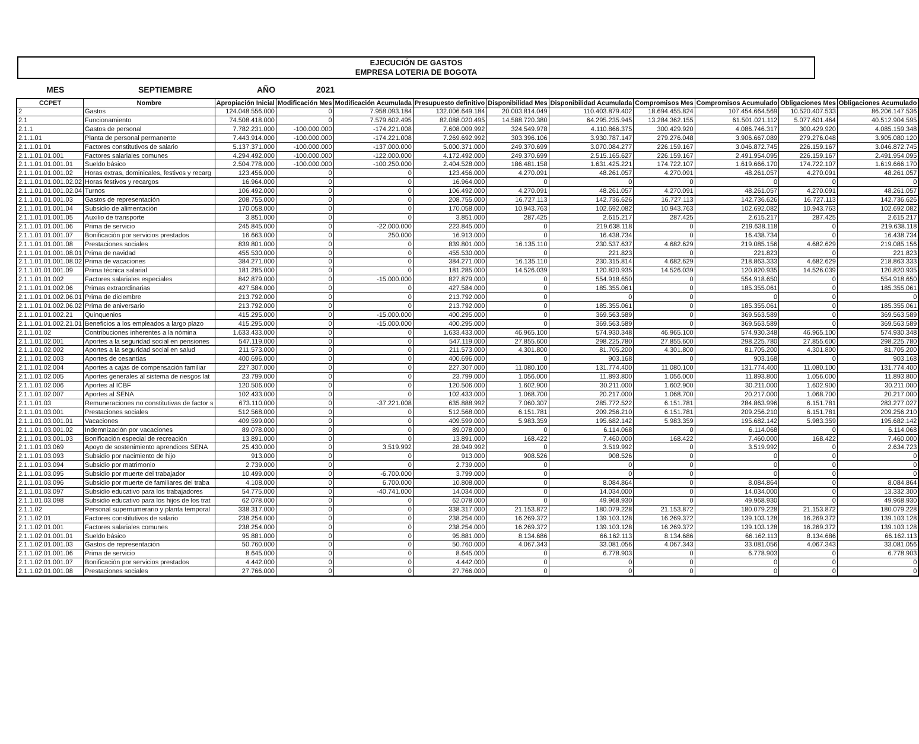EJECUCIÓN DE GASTOS
EMPRESA LOTERIA DE BOGOTA
MES SEPTIEMBRE AÑO 2021
| CCPET | Nombre | Apropiación Inicial | Modificación Mes | Modificación Acumulada | Presupuesto definitivo | Disponibilidad Mes | Disponibilidad Acumulada | Compromisos Mes | Compromisos Acumulado | Obligaciones Mes | Obligaciones Acumulado |
| --- | --- | --- | --- | --- | --- | --- | --- | --- | --- | --- | --- |
| 2 | Gastos | 124.048.556.000 | 0 | 7.958.093.184 | 132.006.649.184 | 20.003.814.049 | 110.403.879.402 | 18.694.455.824 | 107.454.664.569 | 10.520.407.533 | 86.206.147.536 |
| 2.1 | Funcionamiento | 74.508.418.000 | 0 | 7.579.602.495 | 82.088.020.495 | 14.588.720.380 | 64.295.235.945 | 13.284.362.155 | 61.501.021.112 | 5.077.601.464 | 40.512.904.595 |
| 2.1.1 | Gastos de personal | 7.782.231.000 | -100.000.000 | -174.221.008 | 7.608.009.992 | 324.549.978 | 4.110.866.375 | 300.429.920 | 4.086.746.317 | 300.429.920 | 4.085.159.348 |
| 2.1.1.01 | Planta de personal permanente | 7.443.914.000 | -100.000.000 | -174.221.008 | 7.269.692.992 | 303.396.106 | 3.930.787.147 | 279.276.048 | 3.906.667.089 | 279.276.048 | 3.905.080.120 |
| 2.1.1.01.01 | Factores constitutivos de salario | 5.137.371.000 | -100.000.000 | -137.000.000 | 5.000.371.000 | 249.370.699 | 3.070.084.277 | 226.159.167 | 3.046.872.745 | 226.159.167 | 3.046.872.745 |
| 2.1.1.01.01.001 | Factores salariales comunes | 4.294.492.000 | -100.000.000 | -122.000.000 | 4.172.492.000 | 249.370.699 | 2.515.165.627 | 226.159.167 | 2.491.954.095 | 226.159.167 | 2.491.954.095 |
| 2.1.1.01.01.001.01 | Sueldo básico | 2.504.778.000 | -100.000.000 | -100.250.000 | 2.404.528.000 | 186.481.158 | 1.631.425.221 | 174.722.107 | 1.619.666.170 | 174.722.107 | 1.619.666.170 |
| 2.1.1.01.01.001.02 | Horas extras, dominicales, festivos y recarg | 123.456.000 | 0 | 0 | 123.456.000 | 4.270.091 | 48.261.057 | 4.270.091 | 48.261.057 | 4.270.091 | 48.261.057 |
| 2.1.1.01.01.001.02.02 | Horas festivos y recargos | 16.964.000 | 0 | 0 | 16.964.000 | 0 | 0 | 0 | 0 | 0 | 0 |
| 2.1.1.01.01.001.02.04 | Turnos | 106.492.000 | 0 | 0 | 106.492.000 | 4.270.091 | 48.261.057 | 4.270.091 | 48.261.057 | 4.270.091 | 48.261.057 |
| 2.1.1.01.01.001.03 | Gastos de representación | 208.755.000 | 0 | 0 | 208.755.000 | 16.727.113 | 142.736.626 | 16.727.113 | 142.736.626 | 16.727.113 | 142.736.626 |
| 2.1.1.01.01.001.04 | Subsidio de alimentación | 170.058.000 | 0 | 0 | 170.058.000 | 10.943.763 | 102.692.082 | 10.943.763 | 102.692.082 | 10.943.763 | 102.692.082 |
| 2.1.1.01.01.001.05 | Auxilio de transporte | 3.851.000 | 0 | 0 | 3.851.000 | 287.425 | 2.615.217 | 287.425 | 2.615.217 | 287.425 | 2.615.217 |
| 2.1.1.01.01.001.06 | Prima de servicio | 245.845.000 | 0 | -22.000.000 | 223.845.000 | 0 | 219.638.118 | 0 | 219.638.118 | 0 | 219.638.118 |
| 2.1.1.01.01.001.07 | Bonificación por servicios prestados | 16.663.000 | 0 | 250.000 | 16.913.000 | 0 | 16.438.734 | 0 | 16.438.734 | 0 | 16.438.734 |
| 2.1.1.01.01.001.08 | Prestaciones sociales | 839.801.000 | 0 | 0 | 839.801.000 | 16.135.110 | 230.537.637 | 4.682.629 | 219.085.156 | 4.682.629 | 219.085.156 |
| 2.1.1.01.01.001.08.01 | Prima de navidad | 455.530.000 | 0 | 0 | 455.530.000 | 0 | 221.823 | 0 | 221.823 | 0 | 221.823 |
| 2.1.1.01.01.001.08.02 | Prima de vacaciones | 384.271.000 | 0 | 0 | 384.271.000 | 16.135.110 | 230.315.814 | 4.682.629 | 218.863.333 | 4.682.629 | 218.863.333 |
| 2.1.1.01.01.001.09 | Prima técnica salarial | 181.285.000 | 0 | 0 | 181.285.000 | 14.526.039 | 120.820.935 | 14.526.039 | 120.820.935 | 14.526.039 | 120.820.935 |
| 2.1.1.01.01.002 | Factores salariales especiales | 842.879.000 | 0 | -15.000.000 | 827.879.000 | 0 | 554.918.650 | 0 | 554.918.650 | 0 | 554.918.650 |
| 2.1.1.01.01.002.06 | Primas extraordinarias | 427.584.000 | 0 | 0 | 427.584.000 | 0 | 185.355.061 | 0 | 185.355.061 | 0 | 185.355.061 |
| 2.1.1.01.01.002.06.01 | Prima de diciembre | 213.792.000 | 0 | 0 | 213.792.000 | 0 | 0 | 0 | 0 | 0 | 0 |
| 2.1.1.01.01.002.06.02 | Prima de aniversario | 213.792.000 | 0 | 0 | 213.792.000 | 0 | 185.355.061 | 0 | 185.355.061 | 0 | 185.355.061 |
| 2.1.1.01.01.002.21 | Quinquenios | 415.295.000 | 0 | -15.000.000 | 400.295.000 | 0 | 369.563.589 | 0 | 369.563.589 | 0 | 369.563.589 |
| 2.1.1.01.01.002.21.01 | Beneficios a los empleados a largo plazo | 415.295.000 | 0 | -15.000.000 | 400.295.000 | 0 | 369.563.589 | 0 | 369.563.589 | 0 | 369.563.589 |
| 2.1.1.01.02 | Contribuciones inherentes a la nómina | 1.633.433.000 | 0 | 0 | 1.633.433.000 | 46.965.100 | 574.930.348 | 46.965.100 | 574.930.348 | 46.965.100 | 574.930.348 |
| 2.1.1.01.02.001 | Aportes a la seguridad social en pensiones | 547.119.000 | 0 | 0 | 547.119.000 | 27.855.600 | 298.225.780 | 27.855.600 | 298.225.780 | 27.855.600 | 298.225.780 |
| 2.1.1.01.02.002 | Aportes a la seguridad social en salud | 211.573.000 | 0 | 0 | 211.573.000 | 4.301.800 | 81.705.200 | 4.301.800 | 81.705.200 | 4.301.800 | 81.705.200 |
| 2.1.1.01.02.003 | Aportes de cesantías | 400.696.000 | 0 | 0 | 400.696.000 | 0 | 903.168 | 0 | 903.168 | 0 | 903.168 |
| 2.1.1.01.02.004 | Aportes a cajas de compensación familiar | 227.307.000 | 0 | 0 | 227.307.000 | 11.080.100 | 131.774.400 | 11.080.100 | 131.774.400 | 11.080.100 | 131.774.400 |
| 2.1.1.01.02.005 | Aportes generales al sistema de riesgos lat | 23.799.000 | 0 | 0 | 23.799.000 | 1.056.000 | 11.893.800 | 1.056.000 | 11.893.800 | 1.056.000 | 11.893.800 |
| 2.1.1.01.02.006 | Aportes al ICBF | 120.506.000 | 0 | 0 | 120.506.000 | 1.602.900 | 30.211.000 | 1.602.900 | 30.211.000 | 1.602.900 | 30.211.000 |
| 2.1.1.01.02.007 | Aportes al SENA | 102.433.000 | 0 | 0 | 102.433.000 | 1.068.700 | 20.217.000 | 1.068.700 | 20.217.000 | 1.068.700 | 20.217.000 |
| 2.1.1.01.03 | Remuneraciones no constitutivas de factor s | 673.110.000 | 0 | -37.221.008 | 635.888.992 | 7.060.307 | 285.772.522 | 6.151.781 | 284.863.996 | 6.151.781 | 283.277.027 |
| 2.1.1.01.03.001 | Prestaciones sociales | 512.568.000 | 0 | 0 | 512.568.000 | 6.151.781 | 209.256.210 | 6.151.781 | 209.256.210 | 6.151.781 | 209.256.210 |
| 2.1.1.01.03.001.01 | Vacaciones | 409.599.000 | 0 | 0 | 409.599.000 | 5.983.359 | 195.682.142 | 5.983.359 | 195.682.142 | 5.983.359 | 195.682.142 |
| 2.1.1.01.03.001.02 | Indemnización por vacaciones | 89.078.000 | 0 | 0 | 89.078.000 | 0 | 6.114.068 | 0 | 6.114.068 | 0 | 6.114.068 |
| 2.1.1.01.03.001.03 | Bonificación especial de recreación | 13.891.000 | 0 | 0 | 13.891.000 | 168.422 | 7.460.000 | 168.422 | 7.460.000 | 168.422 | 7.460.000 |
| 2.1.1.01.03.069 | Apoyo de sostenimiento aprendices SENA | 25.430.000 | 0 | 3.519.992 | 28.949.992 | 0 | 3.519.992 | 0 | 3.519.992 | 0 | 2.634.723 |
| 2.1.1.01.03.093 | Subsidio por nacimiento de hijo | 913.000 | 0 | 0 | 913.000 | 908.526 | 908.526 | 0 | 0 | 0 | 0 |
| 2.1.1.01.03.094 | Subsidio por matrimonio | 2.739.000 | 0 | 0 | 2.739.000 | 0 | 0 | 0 | 0 | 0 | 0 |
| 2.1.1.01.03.095 | Subsidio por muerte del trabajador | 10.499.000 | 0 | -6.700.000 | 3.799.000 | 0 | 0 | 0 | 0 | 0 | 0 |
| 2.1.1.01.03.096 | Subsidio por muerte de familiares del traba | 4.108.000 | 0 | 6.700.000 | 10.808.000 | 0 | 8.084.864 | 0 | 8.084.864 | 0 | 8.084.864 |
| 2.1.1.01.03.097 | Subsidio educativo para los trabajadores | 54.775.000 | 0 | -40.741.000 | 14.034.000 | 0 | 14.034.000 | 0 | 14.034.000 | 0 | 13.332.300 |
| 2.1.1.01.03.098 | Subsidio educativo para los hijos de los trat | 62.078.000 | 0 | 0 | 62.078.000 | 0 | 49.968.930 | 0 | 49.968.930 | 0 | 49.968.930 |
| 2.1.1.02 | Personal supernumerario y planta temporal | 338.317.000 | 0 | 0 | 338.317.000 | 21.153.872 | 180.079.228 | 21.153.872 | 180.079.228 | 21.153.872 | 180.079.228 |
| 2.1.1.02.01 | Factores constitutivos de salario | 238.254.000 | 0 | 0 | 238.254.000 | 16.269.372 | 139.103.128 | 16.269.372 | 139.103.128 | 16.269.372 | 139.103.128 |
| 2.1.1.02.01.001 | Factores salariales comunes | 238.254.000 | 0 | 0 | 238.254.000 | 16.269.372 | 139.103.128 | 16.269.372 | 139.103.128 | 16.269.372 | 139.103.128 |
| 2.1.1.02.01.001.01 | Sueldo básico | 95.881.000 | 0 | 0 | 95.881.000 | 8.134.686 | 66.162.113 | 8.134.686 | 66.162.113 | 8.134.686 | 66.162.113 |
| 2.1.1.02.01.001.03 | Gastos de representación | 50.760.000 | 0 | 0 | 50.760.000 | 4.067.343 | 33.081.056 | 4.067.343 | 33.081.056 | 4.067.343 | 33.081.056 |
| 2.1.1.02.01.001.06 | Prima de servicio | 8.645.000 | 0 | 0 | 8.645.000 | 0 | 6.778.903 | 0 | 6.778.903 | 0 | 6.778.903 |
| 2.1.1.02.01.001.07 | Bonificación por servicios prestados | 4.442.000 | 0 | 0 | 4.442.000 | 0 | 0 | 0 | 0 | 0 | 0 |
| 2.1.1.02.01.001.08 | Prestaciones sociales | 27.766.000 | 0 | 0 | 27.766.000 | 0 | 0 | 0 | 0 | 0 | 0 |